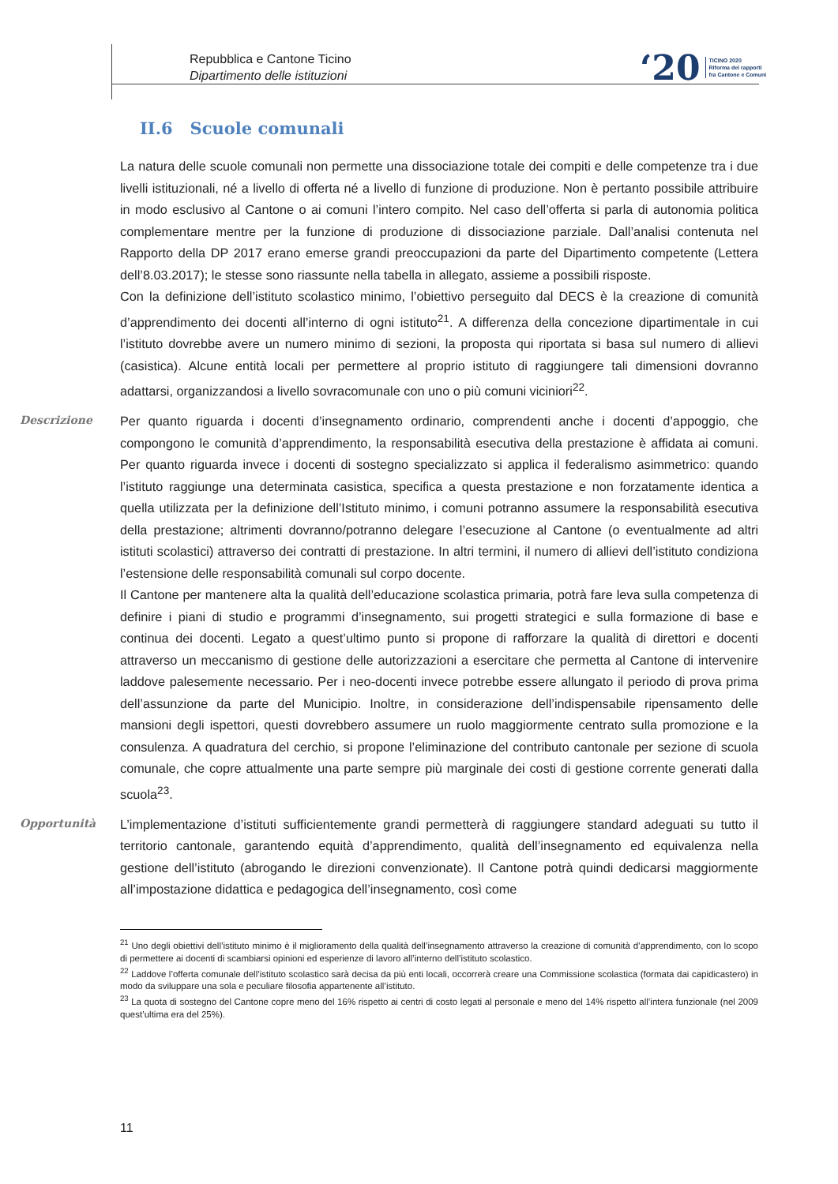Repubblica e Cantone Ticino
Dipartimento delle istituzioni
‘20 TICINO 2020
Riforma dei rapporti
fra Cantone e Comuni
II.6 Scuole comunali
La natura delle scuole comunali non permette una dissociazione totale dei compiti e delle competenze tra i due livelli istituzionali, né a livello di offerta né a livello di funzione di produzione. Non è pertanto possibile attribuire in modo esclusivo al Cantone o ai comuni l’intero compito. Nel caso dell’offerta si parla di autonomia politica complementare mentre per la funzione di produzione di dissociazione parziale. Dall’analisi contenuta nel Rapporto della DP 2017 erano emerse grandi preoccupazioni da parte del Dipartimento competente (Lettera dell’8.03.2017); le stesse sono riassunte nella tabella in allegato, assieme a possibili risposte.
Con la definizione dell’istituto scolastico minimo, l’obiettivo perseguito dal DECS è la creazione di comunità d’apprendimento dei docenti all’interno di ogni istituto<sup>21</sup>. A differenza della concezione dipartimentale in cui l’istituto dovrebbe avere un numero minimo di sezioni, la proposta qui riportata si basa sul numero di allievi (casistica). Alcune entità locali per permettere al proprio istituto di raggiungere tali dimensioni dovranno adattarsi, organizzandosi a livello sovracomunale con uno o più comuni viciniori<sup>22</sup>.
Descrizione
Per quanto riguarda i docenti d’insegnamento ordinario, comprendenti anche i docenti d’appoggio, che compongono le comunità d’apprendimento, la responsabilità esecutiva della prestazione è affidata ai comuni. Per quanto riguarda invece i docenti di sostegno specializzato si applica il federalismo asimmetrico: quando l’istituto raggiunge una determinata casistica, specifica a questa prestazione e non forzatamente identica a quella utilizzata per la definizione dell’Istituto minimo, i comuni potranno assumere la responsabilità esecutiva della prestazione; altrimenti dovranno/potranno delegare l’esecuzione al Cantone (o eventualmente ad altri istituti scolastici) attraverso dei contratti di prestazione. In altri termini, il numero di allievi dell’istituto condiziona l’estensione delle responsabilità comunali sul corpo docente.
Il Cantone per mantenere alta la qualità dell’educazione scolastica primaria, potrà fare leva sulla competenza di definire i piani di studio e programmi d’insegnamento, sui progetti strategici e sulla formazione di base e continua dei docenti. Legato a quest’ultimo punto si propone di rafforzare la qualità di direttori e docenti attraverso un meccanismo di gestione delle autorizzazioni a esercitare che permetta al Cantone di intervenire laddove palesemente necessario. Per i neo-docenti invece potrebbe essere allungato il periodo di prova prima dell’assunzione da parte del Municipio. Inoltre, in considerazione dell’indispensabile ripensamento delle mansioni degli ispettori, questi dovrebbero assumere un ruolo maggiormente centrato sulla promozione e la consulenza. A quadratura del cerchio, si propone l’eliminazione del contributo cantonale per sezione di scuola comunale, che copre attualmente una parte sempre più marginale dei costi di gestione corrente generati dalla scuola<sup>23</sup>.
Opportunità
L’implementazione d’istituti sufficientemente grandi permetterà di raggiungere standard adeguati su tutto il territorio cantonale, garantendo equità d’apprendimento, qualità dell’insegnamento ed equivalenza nella gestione dell’istituto (abrogando le direzioni convenzionate). Il Cantone potrà quindi dedicarsi maggiormente all’impostazione didattica e pedagogica dell’insegnamento, così come
<sup>21</sup> Uno degli obiettivi dell’istituto minimo è il miglioramento della qualità dell’insegnamento attraverso la creazione di comunità d’apprendimento, con lo scopo di permettere ai docenti di scambiarsi opinioni ed esperienze di lavoro all’interno dell’istituto scolastico.
<sup>22</sup> Laddove l’offerta comunale dell’istituto scolastico sarà decisa da più enti locali, occorrerà creare una Commissione scolastica (formata dai capidicastero) in modo da sviluppare una sola e peculiare filosofia appartenente all’istituto.
<sup>23</sup> La quota di sostegno del Cantone copre meno del 16% rispetto ai centri di costo legati al personale e meno del 14% rispetto all’intera funzionale (nel 2009 quest’ultima era del 25%).
11